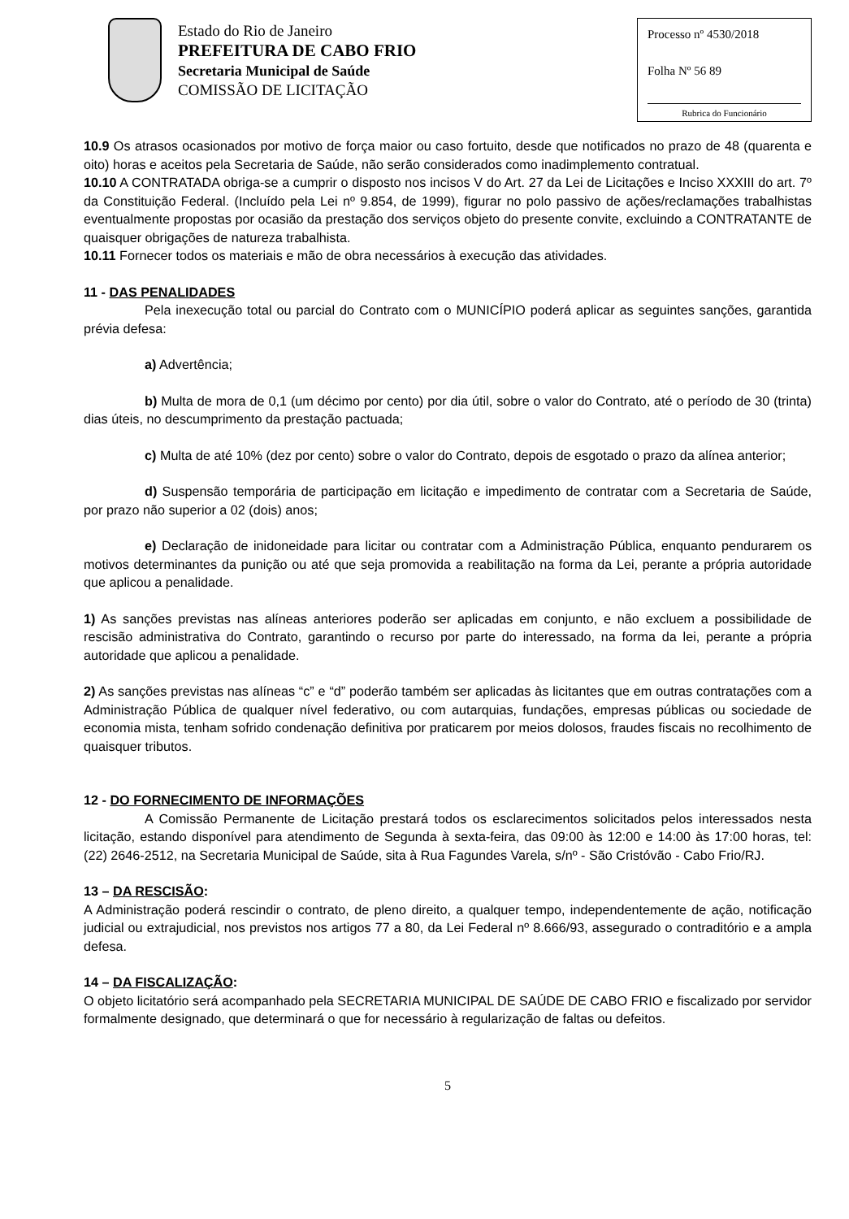Estado do Rio de Janeiro
PREFEITURA DE CABO FRIO
Secretaria Municipal de Saúde
COMISSÃO DE LICITAÇÃO
Processo nº 4530/2018
Folha Nº 56 89
Rubrica do Funcionário
10.9 Os atrasos ocasionados por motivo de força maior ou caso fortuito, desde que notificados no prazo de 48 (quarenta e oito) horas e aceitos pela Secretaria de Saúde, não serão considerados como inadimplemento contratual.
10.10 A CONTRATADA obriga-se a cumprir o disposto nos incisos V do Art. 27 da Lei de Licitações e Inciso XXXIII do art. 7º da Constituição Federal. (Incluído pela Lei nº 9.854, de 1999), figurar no polo passivo de ações/reclamações trabalhistas eventualmente propostas por ocasião da prestação dos serviços objeto do presente convite, excluindo a CONTRATANTE de quaisquer obrigações de natureza trabalhista.
10.11 Fornecer todos os materiais e mão de obra necessários à execução das atividades.
11 - DAS PENALIDADES
Pela inexecução total ou parcial do Contrato com o MUNICÍPIO poderá aplicar as seguintes sanções, garantida prévia defesa:
a) Advertência;
b) Multa de mora de 0,1 (um décimo por cento) por dia útil, sobre o valor do Contrato, até o período de 30 (trinta) dias úteis, no descumprimento da prestação pactuada;
c) Multa de até 10% (dez por cento) sobre o valor do Contrato, depois de esgotado o prazo da alínea anterior;
d) Suspensão temporária de participação em licitação e impedimento de contratar com a Secretaria de Saúde, por prazo não superior a 02 (dois) anos;
e) Declaração de inidoneidade para licitar ou contratar com a Administração Pública, enquanto pendurarem os motivos determinantes da punição ou até que seja promovida a reabilitação na forma da Lei, perante a própria autoridade que aplicou a penalidade.
1) As sanções previstas nas alíneas anteriores poderão ser aplicadas em conjunto, e não excluem a possibilidade de rescisão administrativa do Contrato, garantindo o recurso por parte do interessado, na forma da lei, perante a própria autoridade que aplicou a penalidade.
2) As sanções previstas nas alíneas “c” e “d” poderão também ser aplicadas às licitantes que em outras contratações com a Administração Pública de qualquer nível federativo, ou com autarquias, fundações, empresas públicas ou sociedade de economia mista, tenham sofrido condenação definitiva por praticarem por meios dolosos, fraudes fiscais no recolhimento de quaisquer tributos.
12 - DO FORNECIMENTO DE INFORMAÇÕES
A Comissão Permanente de Licitação prestará todos os esclarecimentos solicitados pelos interessados nesta licitação, estando disponível para atendimento de Segunda à sexta-feira, das 09:00 às 12:00 e 14:00 às 17:00 horas, tel: (22) 2646-2512, na Secretaria Municipal de Saúde, sita à Rua Fagundes Varela, s/nº - São Cristóvão - Cabo Frio/RJ.
13 – DA RESCISÃO:
A Administração poderá rescindir o contrato, de pleno direito, a qualquer tempo, independentemente de ação, notificação judicial ou extrajudicial, nos previstos nos artigos 77 a 80, da Lei Federal nº 8.666/93, assegurado o contraditório e a ampla defesa.
14 – DA FISCALIZAÇÃO:
O objeto licitatório será acompanhado pela SECRETARIA MUNICIPAL DE SAÚDE DE CABO FRIO e fiscalizado por servidor formalmente designado, que determinará o que for necessário à regularização de faltas ou defeitos.
5